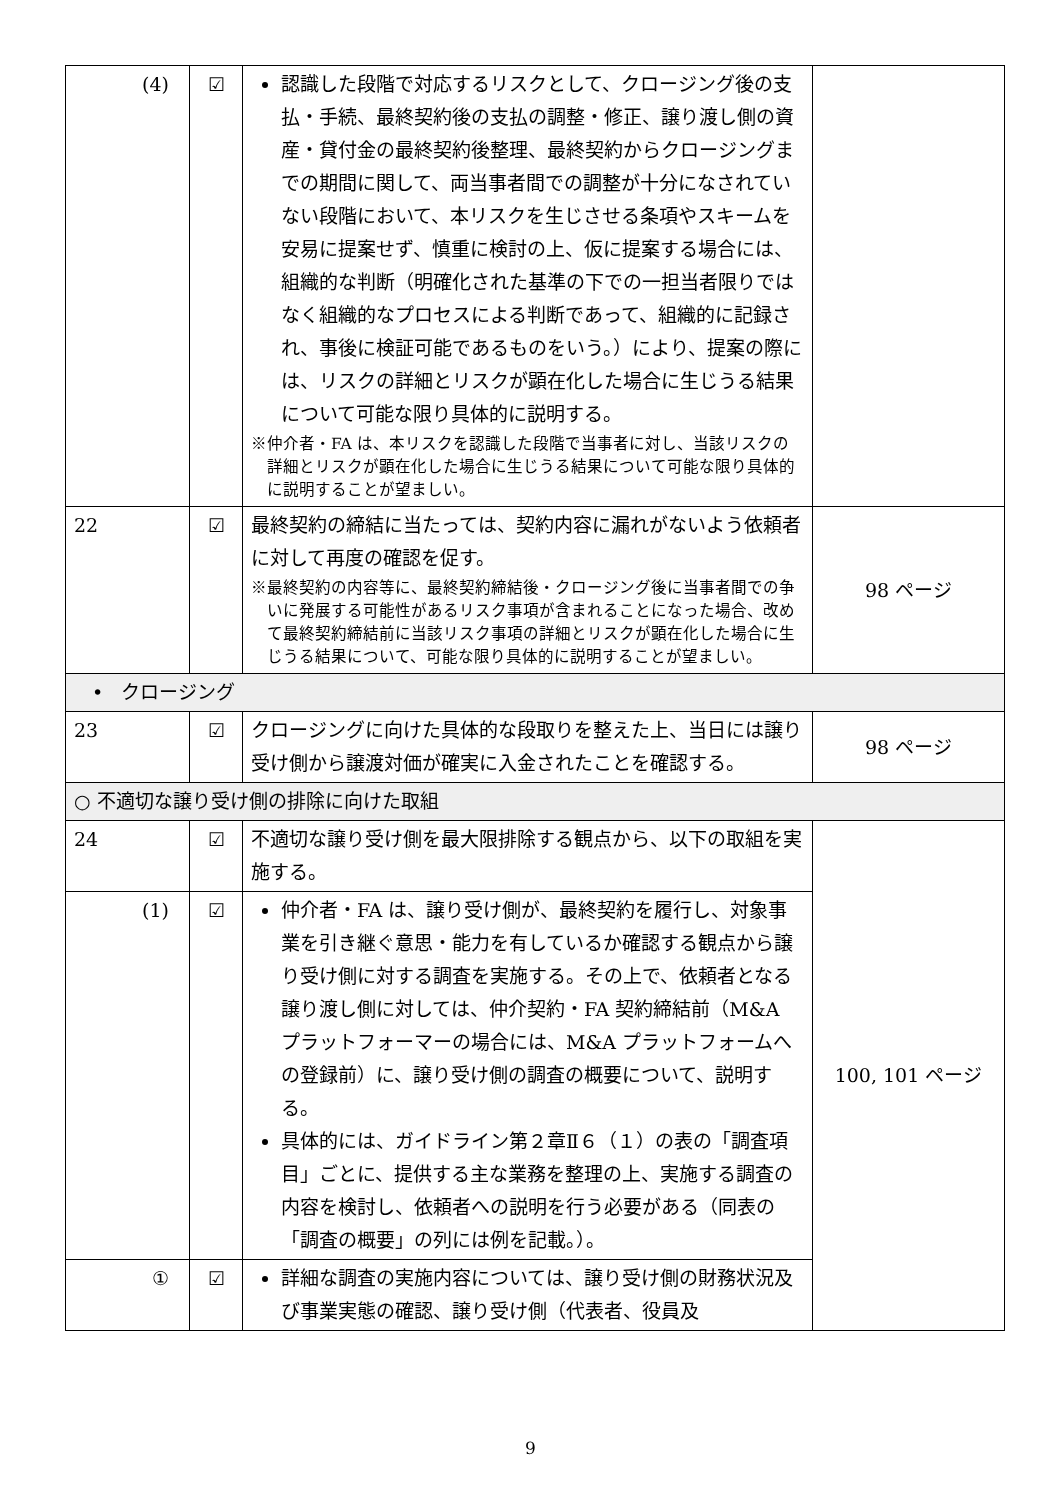| (4) | ☑ | 認識した段階で対応するリスクとして、クロージング後の支払・手続、最終契約後の支払の調整・修正、譲り渡し側の資産・貸付金の最終契約後整理、最終契約からクロージングまでの期間に関して、両当事者間での調整が十分になされていない段階において、本リスクを生じさせる条項やスキームを安易に提案せず、慎重に検討の上、仮に提案する場合には、組織的な判断（明確化された基準の下での一担当者限りではなく組織的なプロセスによる判断であって、組織的に記録され、事後に検証可能であるものをいう。）により、提案の際には、リスクの詳細とリスクが顕在化した場合に生じうる結果について可能な限り具体的に説明する。 ※仲介者・FA は、本リスクを認識した段階で当事者に対し、当該リスクの詳細とリスクが顕在化した場合に生じうる結果について可能な限り具体的に説明することが望ましい。 | |
| 22 | ☑ | 最終契約の締結に当たっては、契約内容に漏れがないよう依頼者に対して再度の確認を促す。 ※最終契約の内容等に、最終契約締結後・クロージング後に当事者間での争いに発展する可能性があるリスク事項が含まれることになった場合、改めて最終契約締結前に当該リスク事項の詳細とリスクが顕在化した場合に生じうる結果について、可能な限り具体的に説明することが望ましい。 | 98 ページ |
| • クロージング | | | |
| 23 | ☑ | クロージングに向けた具体的な段取りを整えた上、当日には譲り受け側から譲渡対価が確実に入金されたことを確認する。 | 98 ページ |
| ○ 不適切な譲り受け側の排除に向けた取組 | | | |
| 24 | ☑ | 不適切な譲り受け側を最大限排除する観点から、以下の取組を実施する。 | 100, 101 ページ |
| (1) | ☑ | 仲介者・FA は、譲り受け側が、最終契約を履行し、対象事業を引き継ぐ意思・能力を有しているか確認する観点から譲り受け側に対する調査を実施する。その上で、依頼者となる譲り渡し側に対しては、仲介契約・FA 契約締結前（M&A プラットフォーマーの場合には、M&A プラットフォームへの登録前）に、譲り受け側の調査の概要について、説明する。 具体的には、ガイドライン第２章Ⅱ６（１）の表の「調査項目」ごとに、提供する主な業務を整理の上、実施する調査の内容を検討し、依頼者への説明を行う必要がある（同表の「調査の概要」の列には例を記載。）。 | |
| ① | ☑ | 詳細な調査の実施内容については、譲り受け側の財務状況及び事業実態の確認、譲り受け側（代表者、役員及 | |
9